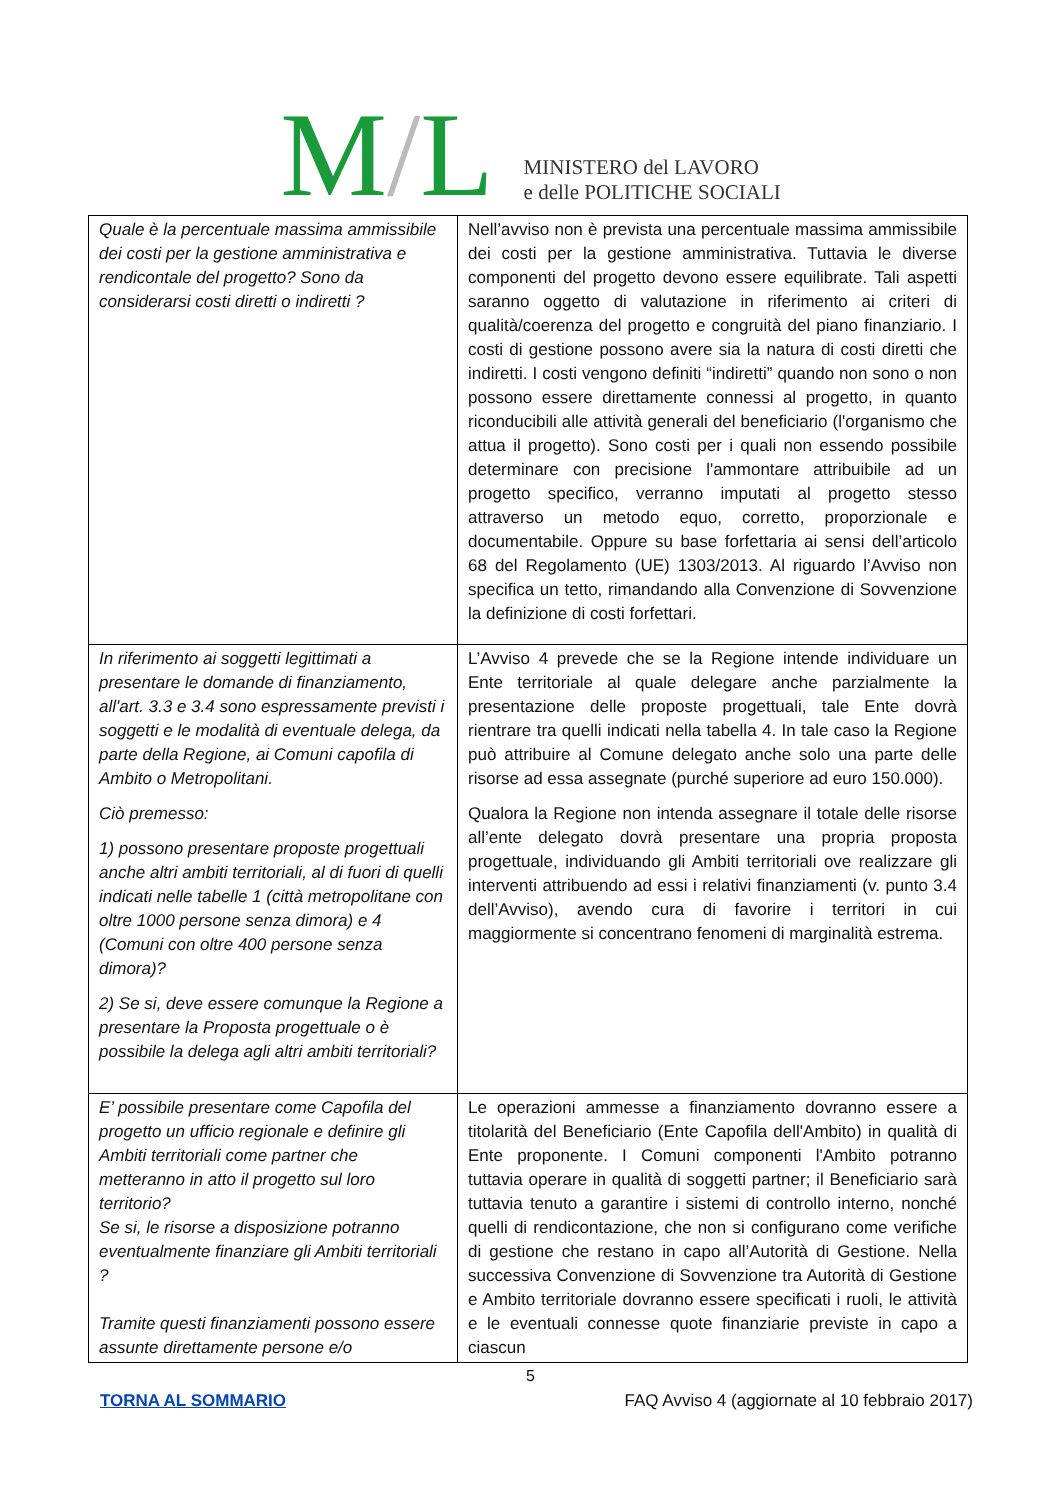M/L
MINISTERO del LAVORO
e delle POLITICHE SOCIALI
| Quale è la percentuale massima ammissibile dei costi per la gestione amministrativa e rendicontale del progetto? Sono da considerarsi costi diretti o indiretti ? | Nell’avviso non è prevista una percentuale massima ammissibile dei costi per la gestione amministrativa. Tuttavia le diverse componenti del progetto devono essere equilibrate. Tali aspetti saranno oggetto di valutazione in riferimento ai criteri di qualità/coerenza del progetto e congruità del piano finanziario. I costi di gestione possono avere sia la natura di costi diretti che indiretti. I costi vengono definiti “indiretti” quando non sono o non possono essere direttamente connessi al progetto, in quanto riconducibili alle attività generali del beneficiario (l'organismo che attua il progetto). Sono costi per i quali non essendo possibile determinare con precisione l'ammontare attribuibile ad un progetto specifico, verranno imputati al progetto stesso attraverso un metodo equo, corretto, proporzionale e documentabile. Oppure su base forfettaria ai sensi dell’articolo 68 del Regolamento (UE) 1303/2013. Al riguardo l’Avviso non specifica un tetto, rimandando alla Convenzione di Sovvenzione la definizione di costi forfettari. |
| In riferimento ai soggetti legittimati a presentare le domande di finanziamento, all'art. 3.3 e 3.4 sono espressamente previsti i soggetti e le modalità di eventuale delega, da parte della Regione, ai Comuni capofila di Ambito o Metropolitani. Ciò premesso: 1) possono presentare proposte progettuali anche altri ambiti territoriali, al di fuori di quelli indicati nelle tabelle 1 (città metropolitane con oltre 1000 persone senza dimora) e 4 (Comuni con oltre 400 persone senza dimora)? 2) Se si, deve essere comunque la Regione a presentare la Proposta progettuale o è possibile la delega agli altri ambiti territoriali? | L’Avviso 4 prevede che se la Regione intende individuare un Ente territoriale al quale delegare anche parzialmente la presentazione delle proposte progettuali, tale Ente dovrà rientrare tra quelli indicati nella tabella 4. In tale caso la Regione può attribuire al Comune delegato anche solo una parte delle risorse ad essa assegnate (purché superiore ad euro 150.000). Qualora la Regione non intenda assegnare il totale delle risorse all’ente delegato dovrà presentare una propria proposta progettuale, individuando gli Ambiti territoriali ove realizzare gli interventi attribuendo ad essi i relativi finanziamenti (v. punto 3.4 dell’Avviso), avendo cura di favorire i territori in cui maggiormente si concentrano fenomeni di marginalità estrema. |
| E’ possibile presentare come Capofila del progetto un ufficio regionale e definire gli Ambiti territoriali come partner che metteranno in atto il progetto sul loro territorio? Se si, le risorse a disposizione potranno eventualmente finanziare gli Ambiti territoriali ? Tramite questi finanziamenti possono essere assunte direttamente persone e/o | Le operazioni ammesse a finanziamento dovranno essere a titolarità del Beneficiario (Ente Capofila dell'Ambito) in qualità di Ente proponente. I Comuni componenti l'Ambito potranno tuttavia operare in qualità di soggetti partner; il Beneficiario sarà tuttavia tenuto a garantire i sistemi di controllo interno, nonché quelli di rendicontazione, che non si configurano come verifiche di gestione che restano in capo all’Autorità di Gestione. Nella successiva Convenzione di Sovvenzione tra Autorità di Gestione e Ambito territoriale dovranno essere specificati i ruoli, le attività e le eventuali connesse quote finanziarie previste in capo a ciascun |
5
TORNA AL SOMMARIO FAQ Avviso 4 (aggiornate al 10 febbraio 2017)